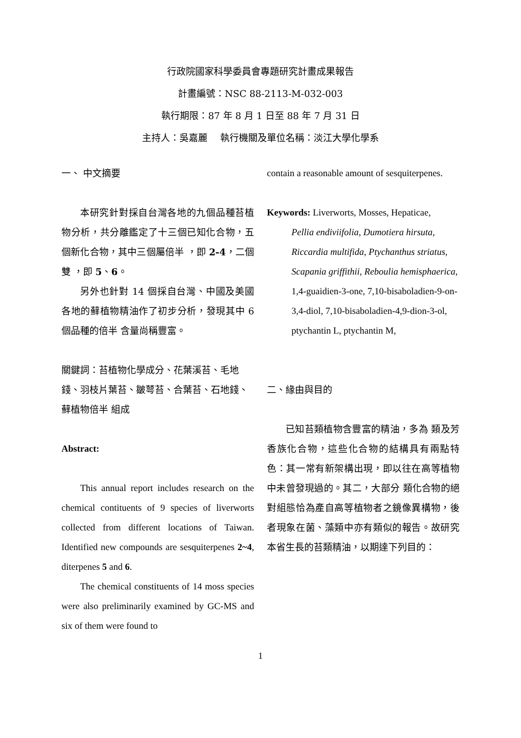行政院國家科學委員會專題研究計畫成果報告
計畫編號：NSC 88-2113-M-032-003
執行期限：87 年 8 月 1 日至 88 年 7 月 31 日
主持人：吳嘉麗　 執行機關及單位名稱：淡江大學化學系
一、 中文摘要
本研究針對採自台灣各地的九個品種苔植物分析，共分離鑑定了十三個已知化合物，五個新化合物，其中三個屬倍半 ，即 2-4，二個雙 ，即 5、6。
另外也針對 14 個採自台灣、中國及美國各地的蘚植物精油作了初步分析，發現其中 6 個品種的倍半 含量尚稱豐富。
關鍵詞：苔植物化學成分、花葉溪苔、毛地錢、羽枝片葉苔、皺萼苔、合葉苔、石地錢、蘚植物倍半 組成
Abstract:
This annual report includes research on the chemical contituents of 9 species of liverworts collected from different locations of Taiwan. Identified new compounds are sesquiterpenes 2~4, diterpenes 5 and 6.
The chemical constituents of 14 moss species were also preliminarily examined by GC-MS and six of them were found to
contain a reasonable amount of sesquiterpenes.
Keywords: Liverworts, Mosses, Hepaticae,
Pellia endiviifolia, Dumotiera hirsuta, Riccardia multifida, Ptychanthus striatus, Scapania griffithii, Reboulia hemisphaerica, 1,4-guaidien-3-one, 7,10-bisaboladien-9-on-3,4-diol, 7,10-bisaboladien-4,9-dion-3-ol, ptychantin L, ptychantin M,
二、緣由與目的
已知苔類植物含豐富的精油，多為 類及芳香族化合物，這些化合物的結構具有兩點特色：其一常有新架構出現，即以往在高等植物中未曾發現過的。其二，大部分 類化合物的絕對組態恰為產自高等植物者之鏡像異構物，後者現象在菌、藻類中亦有類似的報告。故研究本省生長的苔類精油，以期達下列目的：
1